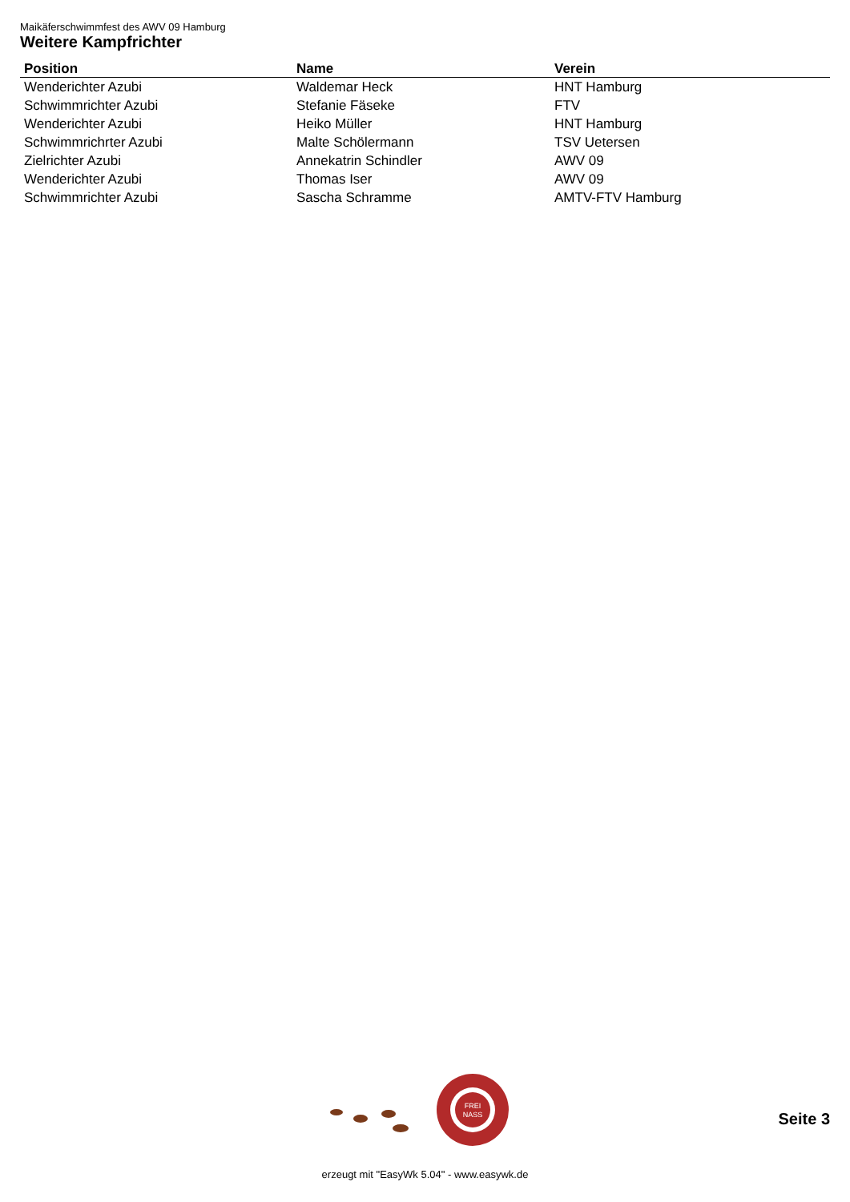Maikäferschwimmfest des AWV 09 Hamburg
Weitere Kampfrichter
| Position | Name | Verein |
| --- | --- | --- |
| Wenderichter Azubi | Waldemar Heck | HNT Hamburg |
| Schwimmrichter Azubi | Stefanie Fäseke | FTV |
| Wenderichter Azubi | Heiko Müller | HNT Hamburg |
| Schwimmrichrter Azubi | Malte Schölermann | TSV Uetersen |
| Zielrichter Azubi | Annekatrin Schindler | AWV 09 |
| Wenderichter Azubi | Thomas Iser | AWV 09 |
| Schwimmrichter Azubi | Sascha Schramme | AMTV-FTV Hamburg |
FREI
NASS
Seite 3
erzeugt mit "EasyWk 5.04" - www.easywk.de